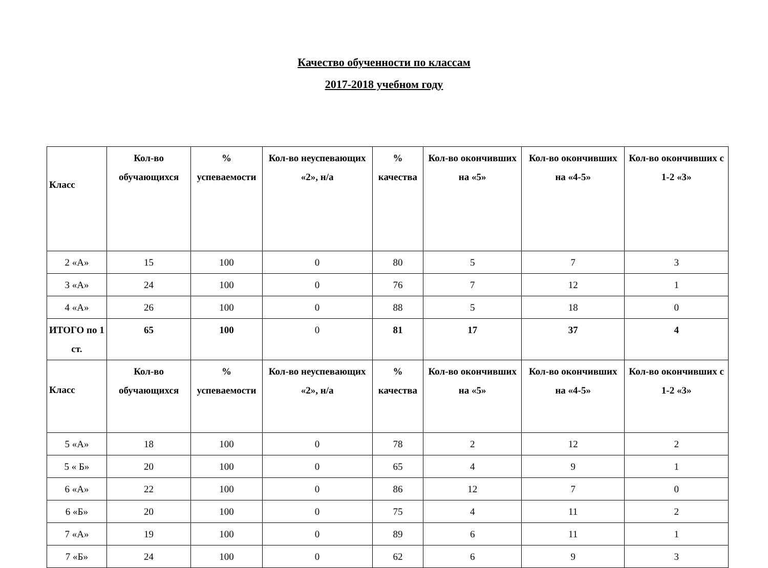Качество обученности по классам
2017-2018 учебном году
| Класс | Кол-во обучающихся | % успеваемости | Кол-во неуспевающих «2», н/а | % качества | Кол-во окончивших на «5» | Кол-во окончивших на «4-5» | Кол-во окончивших с 1-2 «3» |
| --- | --- | --- | --- | --- | --- | --- | --- |
| 2 «А» | 15 | 100 | 0 | 80 | 5 | 7 | 3 |
| 3 «А» | 24 | 100 | 0 | 76 | 7 | 12 | 1 |
| 4 «А» | 26 | 100 | 0 | 88 | 5 | 18 | 0 |
| ИТОГО по 1 ст. | 65 | 100 | 0 | 81 | 17 | 37 | 4 |
| Класс | Кол-во обучающихся | % успеваемости | Кол-во неуспевающих «2», н/а | % качества | Кол-во окончивших на «5» | Кол-во окончивших на «4-5» | Кол-во окончивших с 1-2 «3» |
| 5 «А» | 18 | 100 | 0 | 78 | 2 | 12 | 2 |
| 5 « Б» | 20 | 100 | 0 | 65 | 4 | 9 | 1 |
| 6 «А» | 22 | 100 | 0 | 86 | 12 | 7 | 0 |
| 6 «Б» | 20 | 100 | 0 | 75 | 4 | 11 | 2 |
| 7 «А» | 19 | 100 | 0 | 89 | 6 | 11 | 1 |
| 7 «Б» | 24 | 100 | 0 | 62 | 6 | 9 | 3 |